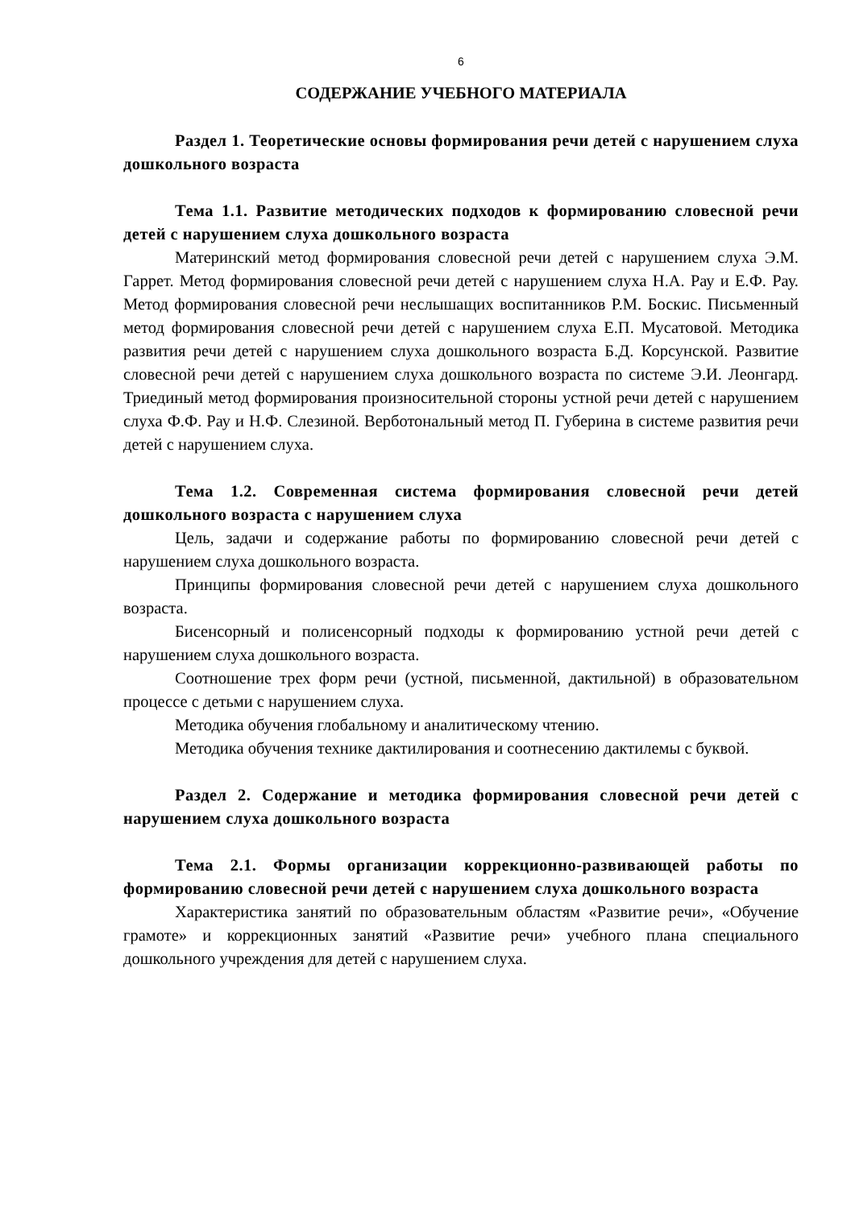6
СОДЕРЖАНИЕ УЧЕБНОГО МАТЕРИАЛА
Раздел 1. Теоретические основы формирования речи детей с нарушением слуха дошкольного возраста
Тема 1.1. Развитие методических подходов к формированию словесной речи детей с нарушением слуха дошкольного возраста
Материнский метод формирования словесной речи детей с нарушением слуха Э.М. Гаррет. Метод формирования словесной речи детей с нарушением слуха Н.А. Рау и Е.Ф. Рау. Метод формирования словесной речи неслышащих воспитанников Р.М. Боскис. Письменный метод формирования словесной речи детей с нарушением слуха Е.П. Мусатовой. Методика развития речи детей с нарушением слуха дошкольного возраста Б.Д. Корсунской. Развитие словесной речи детей с нарушением слуха дошкольного возраста по системе Э.И. Леонгард. Триединый метод формирования произносительной стороны устной речи детей с нарушением слуха Ф.Ф. Рау и Н.Ф. Слезиной. Верботональный метод П. Губерина в системе развития речи детей с нарушением слуха.
Тема 1.2. Современная система формирования словесной речи детей дошкольного возраста с нарушением слуха
Цель, задачи и содержание работы по формированию словесной речи детей с нарушением слуха дошкольного возраста.
Принципы формирования словесной речи детей с нарушением слуха дошкольного возраста.
Бисенсорный и полисенсорный подходы к формированию устной речи детей с нарушением слуха дошкольного возраста.
Соотношение трех форм речи (устной, письменной, дактильной) в образовательном процессе с детьми с нарушением слуха.
Методика обучения глобальному и аналитическому чтению.
Методика обучения технике дактилирования и соотнесению дактилемы с буквой.
Раздел 2. Содержание и методика формирования словесной речи детей с нарушением слуха дошкольного возраста
Тема 2.1. Формы организации коррекционно-развивающей работы по формированию словесной речи детей с нарушением слуха дошкольного возраста
Характеристика занятий по образовательным областям «Развитие речи», «Обучение грамоте» и коррекционных занятий «Развитие речи» учебного плана специального дошкольного учреждения для детей с нарушением слуха.